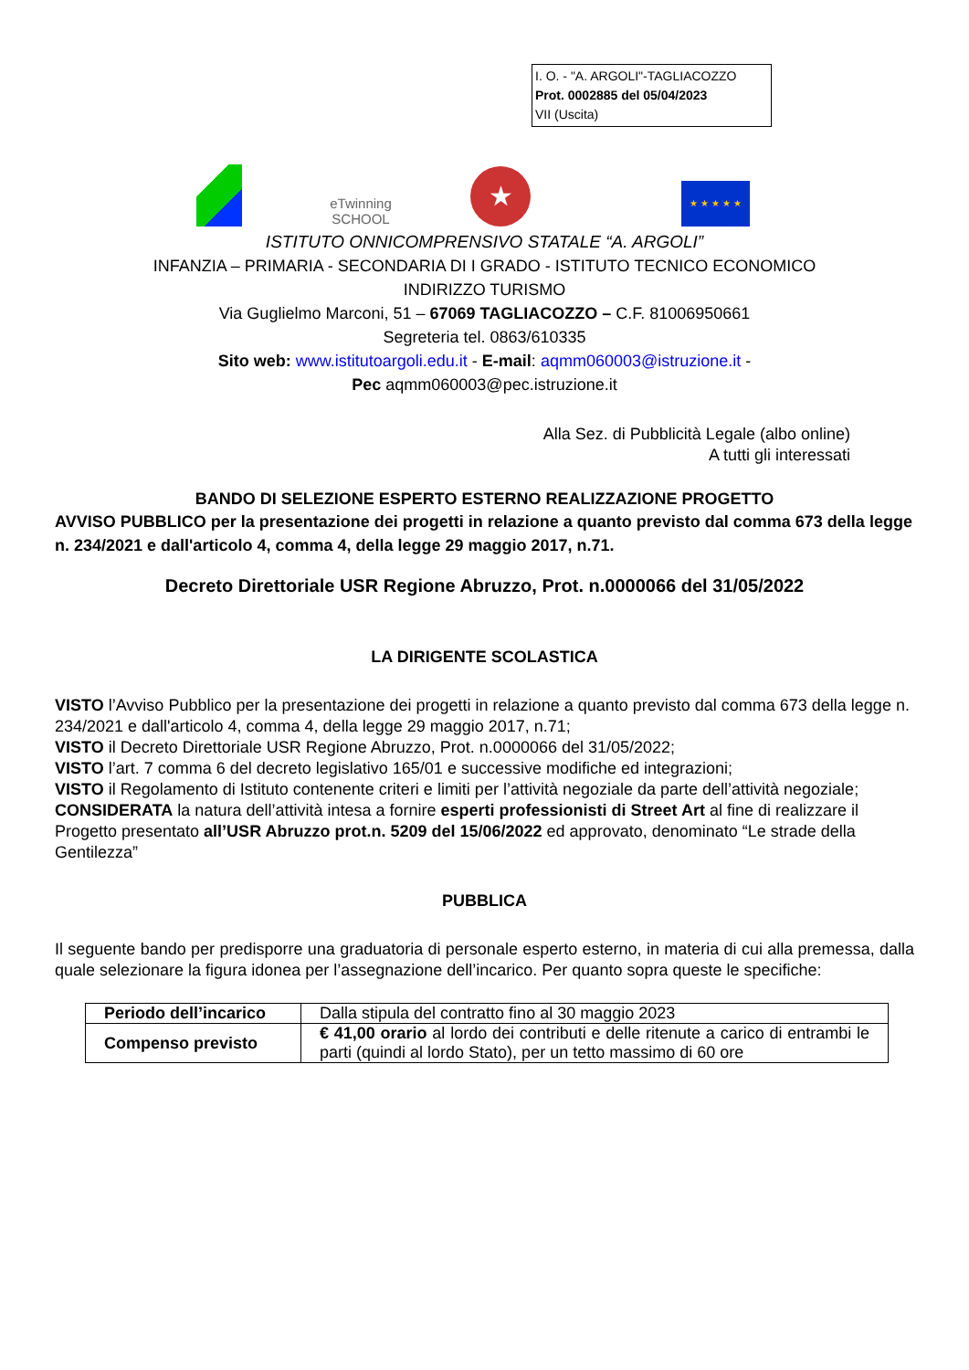I. O. - "A. ARGOLI"-TAGLIACOZZO
Prot. 0002885 del 05/04/2023
VII (Uscita)
eTwinning
SCHOOL
★
★ ★ ★ ★ ★
ISTITUTO ONNICOMPRENSIVO STATALE “A. ARGOLI”
INFANZIA – PRIMARIA - SECONDARIA DI I GRADO - ISTITUTO TECNICO ECONOMICO
INDIRIZZO TURISMO
Via Guglielmo Marconi, 51 – 67069 TAGLIACOZZO – C.F. 81006950661
Segreteria tel. 0863/610335
Sito web: www.istitutoargoli.edu.it - E-mail: aqmm060003@istruzione.it -
Pec aqmm060003@pec.istruzione.it
Alla Sez. di Pubblicità Legale (albo online)
A tutti gli interessati
BANDO DI SELEZIONE ESPERTO ESTERNO REALIZZAZIONE PROGETTO
AVVISO PUBBLICO per la presentazione dei progetti in relazione a quanto previsto dal comma 673 della legge n. 234/2021 e dall'articolo 4, comma 4, della legge 29 maggio 2017, n.71.
Decreto Direttoriale USR Regione Abruzzo, Prot. n.0000066 del 31/05/2022
LA DIRIGENTE SCOLASTICA
VISTO l’Avviso Pubblico per la presentazione dei progetti in relazione a quanto previsto dal comma 673 della legge n. 234/2021 e dall'articolo 4, comma 4, della legge 29 maggio 2017, n.71;
VISTO il Decreto Direttoriale USR Regione Abruzzo, Prot. n.0000066 del 31/05/2022;
VISTO l’art. 7 comma 6 del decreto legislativo 165/01 e successive modifiche ed integrazioni;
VISTO il Regolamento di Istituto contenente criteri e limiti per l’attività negoziale da parte dell’attività negoziale;
CONSIDERATA la natura dell’attività intesa a fornire esperti professionisti di Street Art al fine di realizzare il Progetto presentato all’USR Abruzzo prot.n. 5209 del 15/06/2022 ed approvato, denominato “Le strade della Gentilezza”
PUBBLICA
Il seguente bando per predisporre una graduatoria di personale esperto esterno, in materia di cui alla premessa, dalla quale selezionare la figura idonea per l’assegnazione dell’incarico. Per quanto sopra queste le specifiche:
| Periodo dell’incarico | Dalla stipula del contratto fino al 30 maggio 2023 |
| Compenso previsto | € 41,00 orario al lordo dei contributi e delle ritenute a carico di entrambi le parti (quindi al lordo Stato), per un tetto massimo di 60 ore |